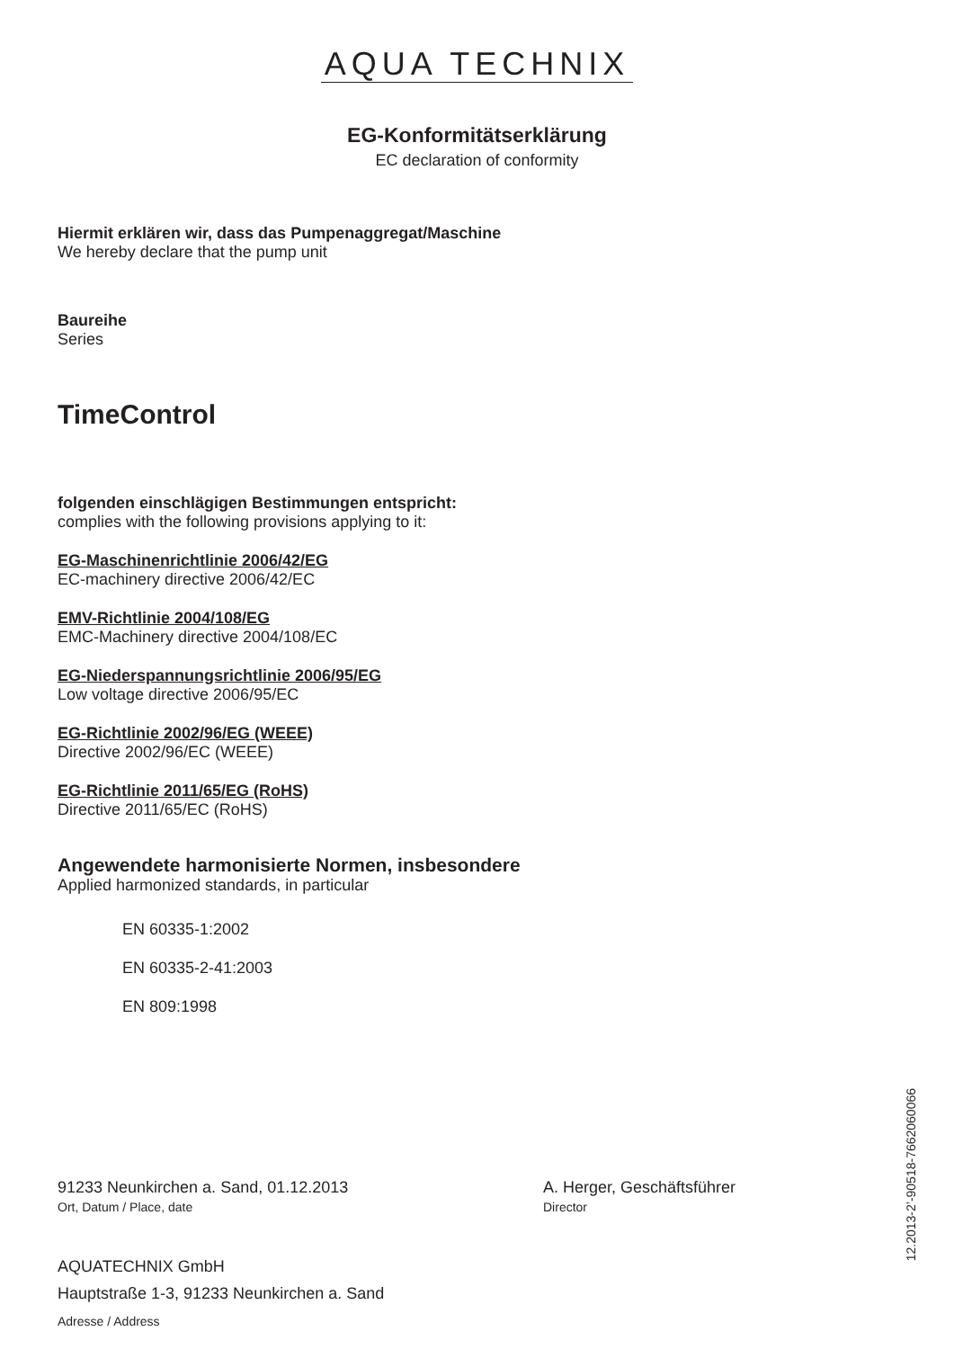AQUA TECHNIX
EG-Konformitätserklärung
EC declaration of conformity
Hiermit erklären wir, dass das Pumpenaggregat/Maschine
We hereby declare that the pump unit
Baureihe
Series
TimeControl
folgenden einschlägigen Bestimmungen entspricht:
complies with the following provisions applying to it:
EG-Maschinenrichtlinie 2006/42/EG
EC-machinery directive 2006/42/EC
EMV-Richtlinie 2004/108/EG
EMC-Machinery directive 2004/108/EC
EG-Niederspannungsrichtlinie 2006/95/EG
Low voltage directive 2006/95/EC
EG-Richtlinie 2002/96/EG (WEEE)
Directive 2002/96/EC (WEEE)
EG-Richtlinie 2011/65/EG (RoHS)
Directive 2011/65/EC (RoHS)
Angewendete harmonisierte Normen, insbesondere
Applied harmonized standards, in particular
EN 60335-1:2002
EN 60335-2-41:2003
EN 809:1998
91233 Neunkirchen a. Sand, 01.12.2013
Ort, Datum / Place, date
A. Herger, Geschäftsführer
Director
AQUATECHNIX GmbH
Hauptstraße 1-3, 91233 Neunkirchen a. Sand
Adresse / Address
12.2013-2’-90518-7662060066